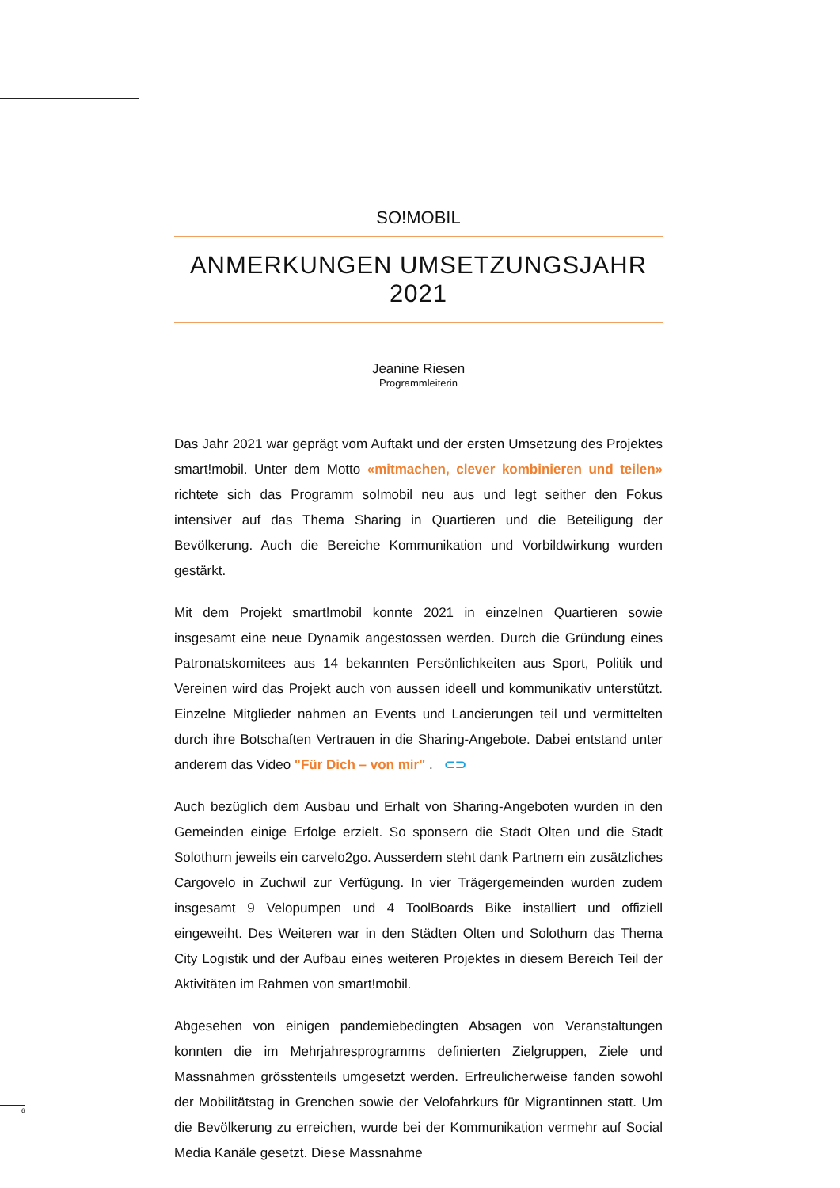SO!MOBIL
ANMERKUNGEN UMSETZUNGSJAHR 2021
Jeanine Riesen
Programmleiterin
Das Jahr 2021 war geprägt vom Auftakt und der ersten Umsetzung des Projektes smart!mobil. Unter dem Motto «mitmachen, clever kombinieren und teilen» richtete sich das Programm so!mobil neu aus und legt seither den Fokus intensiver auf das Thema Sharing in Quartieren und die Beteiligung der Bevölkerung. Auch die Bereiche Kommunikation und Vorbildwirkung wurden gestärkt.
Mit dem Projekt smart!mobil konnte 2021 in einzelnen Quartieren sowie insgesamt eine neue Dynamik angestossen werden. Durch die Gründung eines Patronatskomitees aus 14 bekannten Persönlichkeiten aus Sport, Politik und Vereinen wird das Projekt auch von aussen ideell und kommunikativ unterstützt. Einzelne Mitglieder nahmen an Events und Lancierungen teil und vermittelten durch ihre Botschaften Vertrauen in die Sharing-Angebote. Dabei entstand unter anderem das Video "Für Dich – von mir" . ⊂⊃
Auch bezüglich dem Ausbau und Erhalt von Sharing-Angeboten wurden in den Gemeinden einige Erfolge erzielt. So sponsern die Stadt Olten und die Stadt Solothurn jeweils ein carvelo2go. Ausserdem steht dank Partnern ein zusätzliches Cargovelo in Zuchwil zur Verfügung. In vier Trägergemeinden wurden zudem insgesamt 9 Velopumpen und 4 ToolBoards Bike installiert und offiziell eingeweiht. Des Weiteren war in den Städten Olten und Solothurn das Thema City Logistik und der Aufbau eines weiteren Projektes in diesem Bereich Teil der Aktivitäten im Rahmen von smart!mobil.
Abgesehen von einigen pandemiebedingten Absagen von Veranstaltungen konnten die im Mehrjahresprogramms definierten Zielgruppen, Ziele und Massnahmen grösstenteils umgesetzt werden. Erfreulicherweise fanden sowohl der Mobilitätstag in Grenchen sowie der Velofahrkurs für Migrantinnen statt. Um die Bevölkerung zu erreichen, wurde bei der Kommunikation vermehr auf Social Media Kanäle gesetzt. Diese Massnahme
6